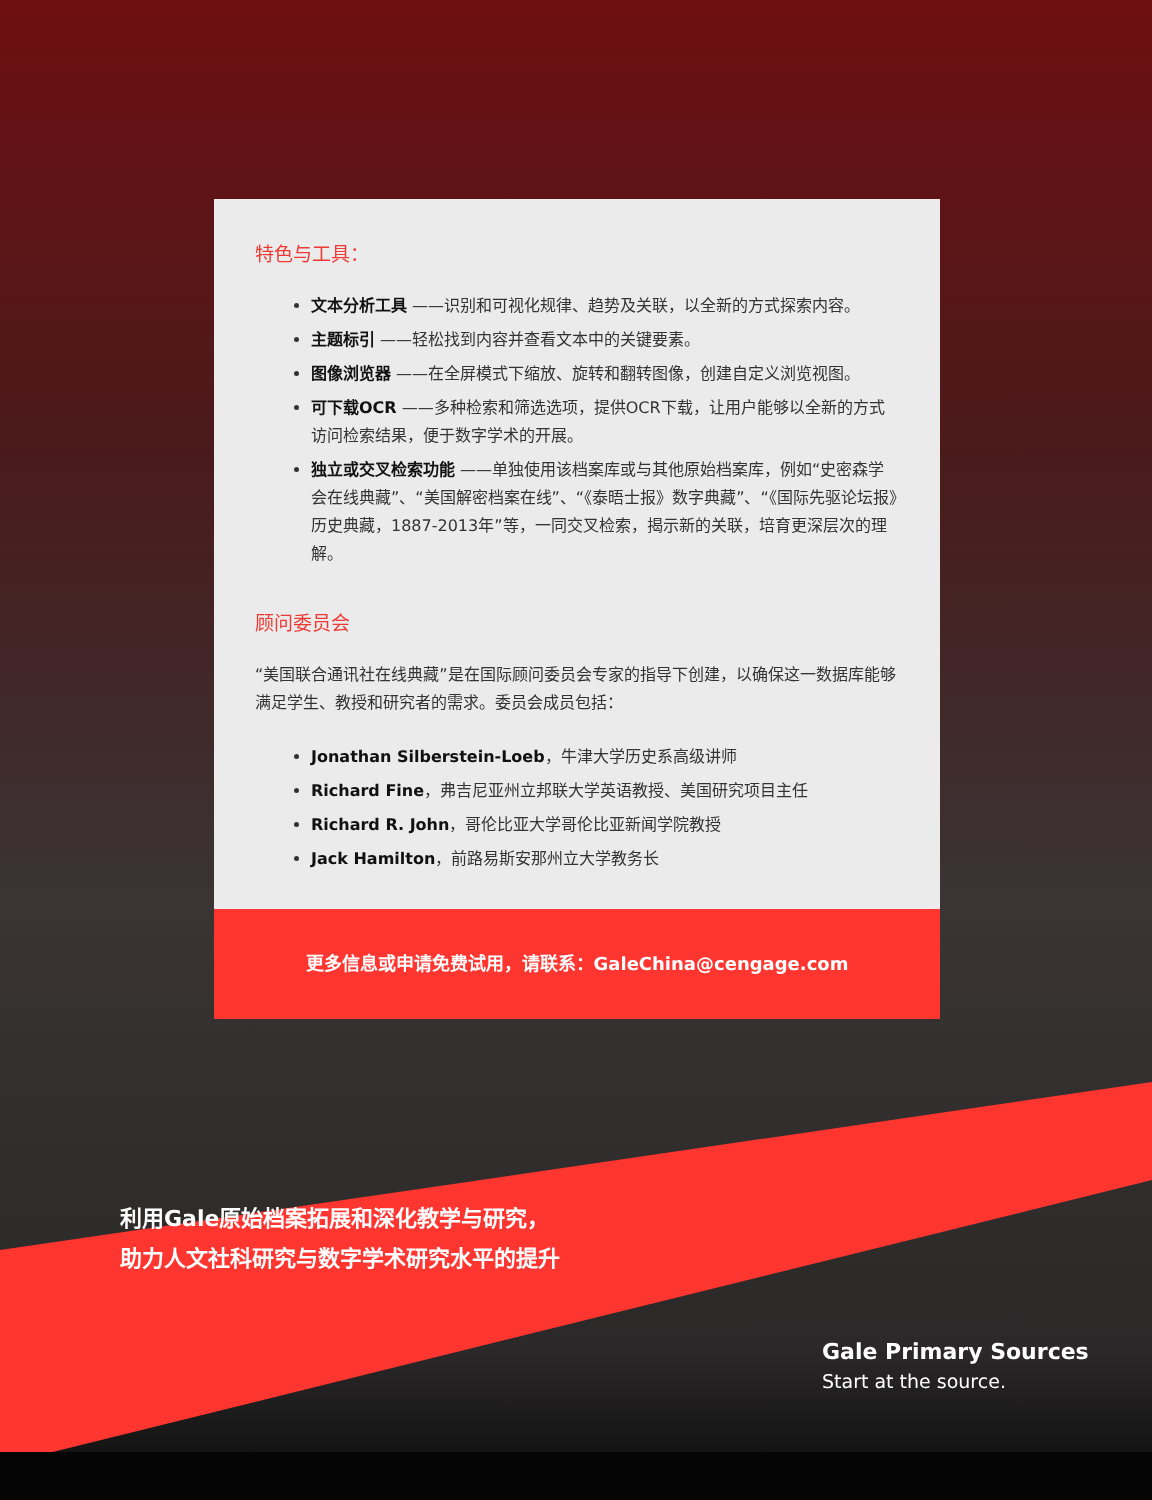特色与工具：
文本分析工具 ——识别和可视化规律、趋势及关联，以全新的方式探索内容。
主题标引 ——轻松找到内容并查看文本中的关键要素。
图像浏览器 ——在全屏模式下缩放、旋转和翻转图像，创建自定义浏览视图。
可下载OCR ——多种检索和筛选选项，提供OCR下载，让用户能够以全新的方式访问检索结果，便于数字学术的开展。
独立或交叉检索功能 ——单独使用该档案库或与其他原始档案库，例如“史密森学会在线典藏”、“美国解密档案在线”、“《泰晤士报》数字典藏”、“《国际先驱论坛报》历史典藏，1887-2013年”等，一同交叉检索，揭示新的关联，培育更深层次的理解。
顾问委员会
“美国联合通讯社在线典藏”是在国际顾问委员会专家的指导下创建，以确保这一数据库能够满足学生、教授和研究者的需求。委员会成员包括：
Jonathan Silberstein-Loeb，牛津大学历史系高级讲师
Richard Fine，弗吉尼亚州立邦联大学英语教授、美国研究项目主任
Richard R. John，哥伦比亚大学哥伦比亚新闻学院教授
Jack Hamilton，前路易斯安那州立大学教务长
更多信息或申请免费试用，请联系：GaleChina@cengage.com
利用Gale原始档案拓展和深化教学与研究，
助力人文社科研究与数字学术研究水平的提升
Gale Primary Sources
Start at the source.